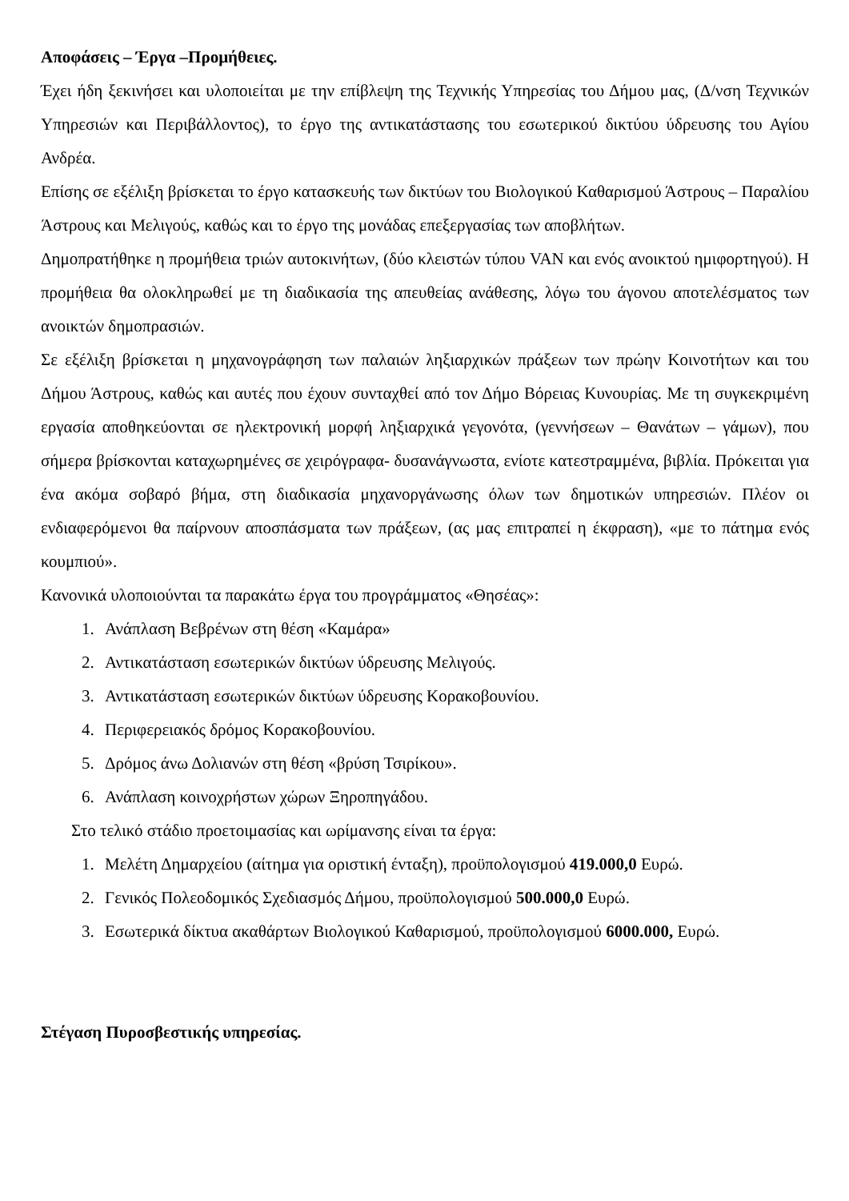Αποφάσεις – Έργα –Προμήθειες.
Έχει ήδη ξεκινήσει και υλοποιείται με την επίβλεψη της Τεχνικής Υπηρεσίας του Δήμου μας, (Δ/νση Τεχνικών Υπηρεσιών και Περιβάλλοντος), το έργο της αντικατάστασης του εσωτερικού δικτύου ύδρευσης του Αγίου Ανδρέα.
Επίσης σε εξέλιξη βρίσκεται το έργο κατασκευής των δικτύων του Βιολογικού Καθαρισμού Άστρους – Παραλίου Άστρους και Μελιγούς, καθώς και το έργο της μονάδας επεξεργασίας των αποβλήτων.
Δημοπρατήθηκε η προμήθεια τριών αυτοκινήτων, (δύο κλειστών τύπου VAN και ενός ανοικτού ημιφορτηγού). Η προμήθεια θα ολοκληρωθεί με τη διαδικασία της απευθείας ανάθεσης, λόγω του άγονου αποτελέσματος των ανοικτών δημοπρασιών.
Σε εξέλιξη βρίσκεται η μηχανογράφηση των παλαιών ληξιαρχικών πράξεων των πρώην Κοινοτήτων και του Δήμου Άστρους, καθώς και αυτές που έχουν συνταχθεί από τον Δήμο Βόρειας Κυνουρίας. Με τη συγκεκριμένη εργασία αποθηκεύονται σε ηλεκτρονική μορφή ληξιαρχικά γεγονότα, (γεννήσεων – Θανάτων – γάμων), που σήμερα βρίσκονται καταχωρημένες σε χειρόγραφα- δυσανάγνωστα, ενίοτε κατεστραμμένα, βιβλία. Πρόκειται για ένα ακόμα σοβαρό βήμα, στη διαδικασία μηχανοργάνωσης όλων των δημοτικών υπηρεσιών. Πλέον οι ενδιαφερόμενοι θα παίρνουν αποσπάσματα των πράξεων, (ας μας επιτραπεί η έκφραση), «με το πάτημα ενός κουμπιού».
Κανονικά υλοποιούνται τα παρακάτω έργα του προγράμματος «Θησέας»:
1. Ανάπλαση Βεβρένων στη θέση «Καμάρα»
2. Αντικατάσταση εσωτερικών δικτύων ύδρευσης Μελιγούς.
3. Αντικατάσταση εσωτερικών δικτύων ύδρευσης Κορακοβουνίου.
4. Περιφερειακός δρόμος Κορακοβουνίου.
5. Δρόμος άνω Δολιανών στη θέση «βρύση Τσιρίκου».
6. Ανάπλαση κοινοχρήστων χώρων Ξηροπηγάδου.
Στο τελικό στάδιο προετοιμασίας και ωρίμανσης είναι τα έργα:
1. Μελέτη Δημαρχείου (αίτημα για οριστική ένταξη), προϋπολογισμού 419.000,0 Ευρώ.
2. Γενικός Πολεοδομικός Σχεδιασμός Δήμου, προϋπολογισμού 500.000,0 Ευρώ.
3. Εσωτερικά δίκτυα ακαθάρτων Βιολογικού Καθαρισμού, προϋπολογισμού 6000.000, Ευρώ.
Στέγαση Πυροσβεστικής υπηρεσίας.